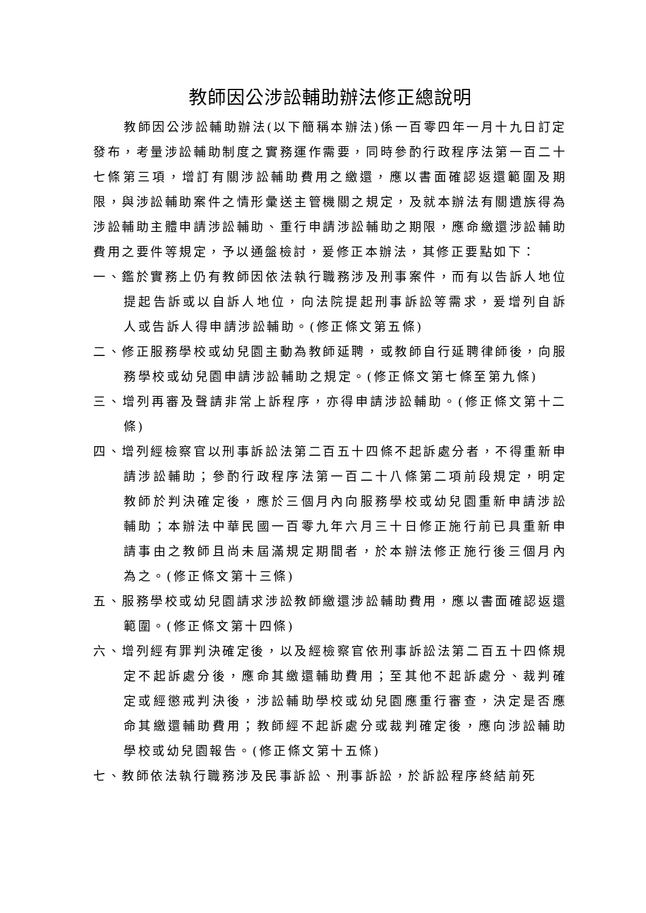教師因公涉訟輔助辦法修正總說明
教師因公涉訟輔助辦法(以下簡稱本辦法)係一百零四年一月十九日訂定發布，考量涉訟輔助制度之實務運作需要，同時參酌行政程序法第一百二十七條第三項，增訂有關涉訟輔助費用之繳還，應以書面確認返還範圍及期限，與涉訟輔助案件之情形彙送主管機關之規定，及就本辦法有關遺族得為涉訟輔助主體申請涉訟輔助、重行申請涉訟輔助之期限，應命繳還涉訟輔助費用之要件等規定，予以通盤檢討，爰修正本辦法，其修正要點如下：
一、鑑於實務上仍有教師因依法執行職務涉及刑事案件，而有以告訴人地位提起告訴或以自訴人地位，向法院提起刑事訴訟等需求，爰增列自訴人或告訴人得申請涉訟輔助。(修正條文第五條)
二、修正服務學校或幼兒園主動為教師延聘，或教師自行延聘律師後，向服務學校或幼兒園申請涉訟輔助之規定。(修正條文第七條至第九條)
三、增列再審及聲請非常上訴程序，亦得申請涉訟輔助。(修正條文第十二條)
四、增列經檢察官以刑事訴訟法第二百五十四條不起訴處分者，不得重新申請涉訟輔助；參酌行政程序法第一百二十八條第二項前段規定，明定教師於判決確定後，應於三個月內向服務學校或幼兒園重新申請涉訟輔助；本辦法中華民國一百零九年六月三十日修正施行前已具重新申請事由之教師且尚未屆滿規定期間者，於本辦法修正施行後三個月內為之。(修正條文第十三條)
五、服務學校或幼兒園請求涉訟教師繳還涉訟輔助費用，應以書面確認返還範圍。(修正條文第十四條)
六、增列經有罪判決確定後，以及經檢察官依刑事訴訟法第二百五十四條規定不起訴處分後，應命其繳還輔助費用；至其他不起訴處分、裁判確定或經懲戒判決後，涉訟輔助學校或幼兒園應重行審查，決定是否應命其繳還輔助費用；教師經不起訴處分或裁判確定後，應向涉訟輔助學校或幼兒園報告。(修正條文第十五條)
七、教師依法執行職務涉及民事訴訟、刑事訴訟，於訴訟程序終結前死